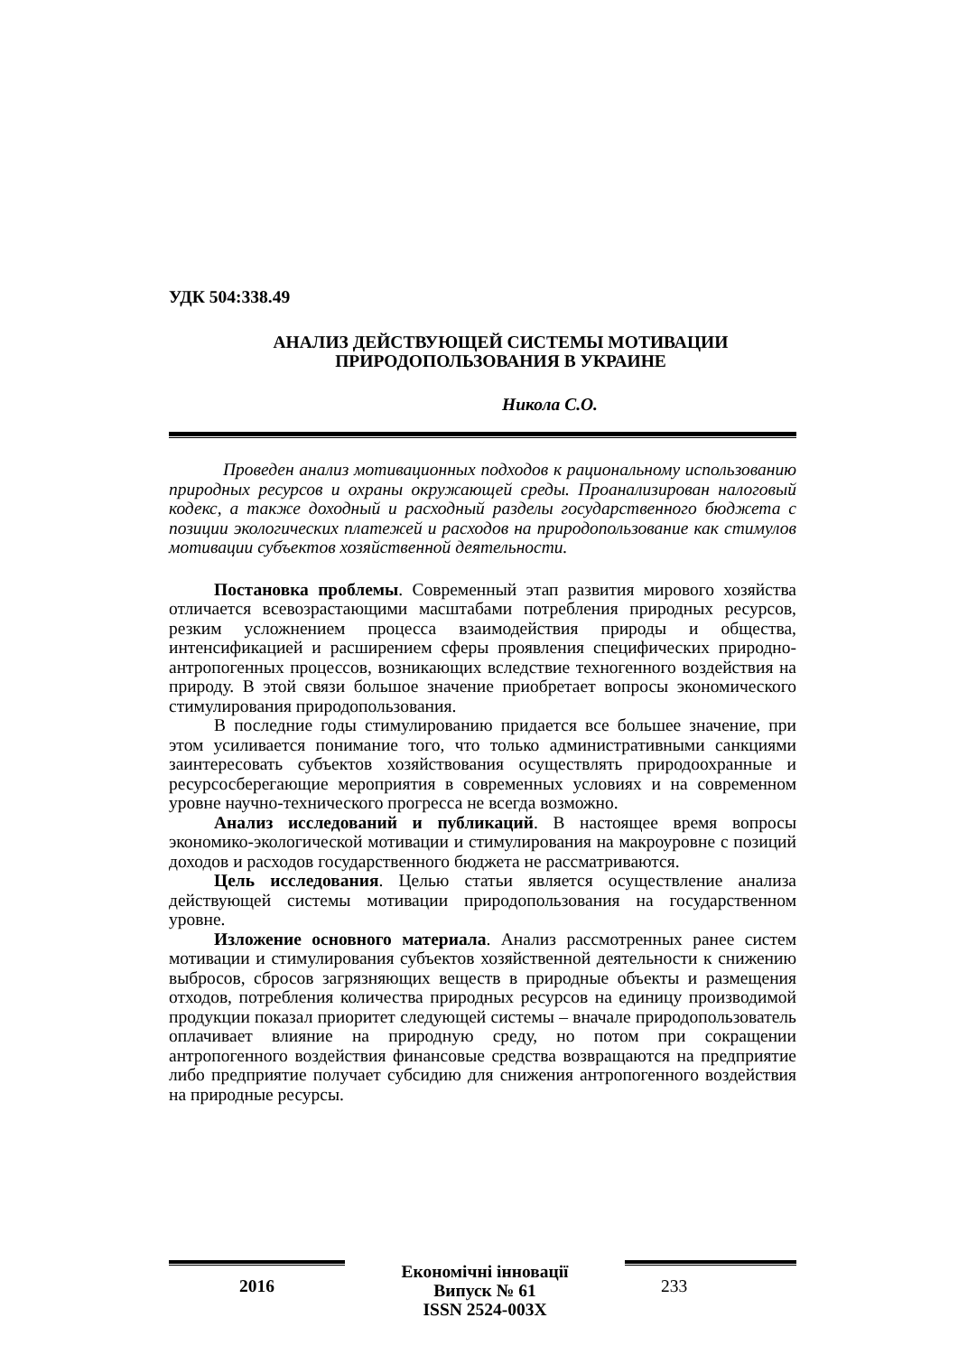УДК 504:338.49
АНАЛИЗ ДЕЙСТВУЮЩЕЙ СИСТЕМЫ МОТИВАЦИИ
ПРИРОДОПОЛЬЗОВАНИЯ В УКРАИНЕ
Никола С.О.
Проведен анализ мотивационных подходов к рациональному использованию природных ресурсов и охраны окружающей среды. Проанализирован налоговый кодекс, а также доходный и расходный разделы государственного бюджета с позиции экологических платежей и расходов на природопользование как стимулов мотивации субъектов хозяйственной деятельности.
Постановка проблемы. Современный этап развития мирового хозяйства отличается всевозрастающими масштабами потребления природных ресурсов, резким усложнением процесса взаимодействия природы и общества, интенсификацией и расширением сферы проявления специфических природно-антропогенных процессов, возникающих вследствие техногенного воздействия на природу. В этой связи большое значение приобретает вопросы экономического стимулирования природопользования.
В последние годы стимулированию придается все большее значение, при этом усиливается понимание того, что только административными санкциями заинтересовать субъектов хозяйствования осуществлять природоохранные и ресурсосберегающие мероприятия в современных условиях и на современном уровне научно-технического прогресса не всегда возможно.
Анализ исследований и публикаций. В настоящее время вопросы экономико-экологической мотивации и стимулирования на макроуровне с позиций доходов и расходов государственного бюджета не рассматриваются.
Цель исследования. Целью статьи является осуществление анализа действующей системы мотивации природопользования на государственном уровне.
Изложение основного материала. Анализ рассмотренных ранее систем мотивации и стимулирования субъектов хозяйственной деятельности к снижению выбросов, сбросов загрязняющих веществ в природные объекты и размещения отходов, потребления количества природных ресурсов на единицу производимой продукции показал приоритет следующей системы – вначале природопользователь оплачивает влияние на природную среду, но потом при сокращении антропогенного воздействия финансовые средства возвращаются на предприятие либо предприятие получает субсидию для снижения антропогенного воздействия на природные ресурсы.
2016
Економічні інновації
Випуск № 61
ISSN 2524-003X
233